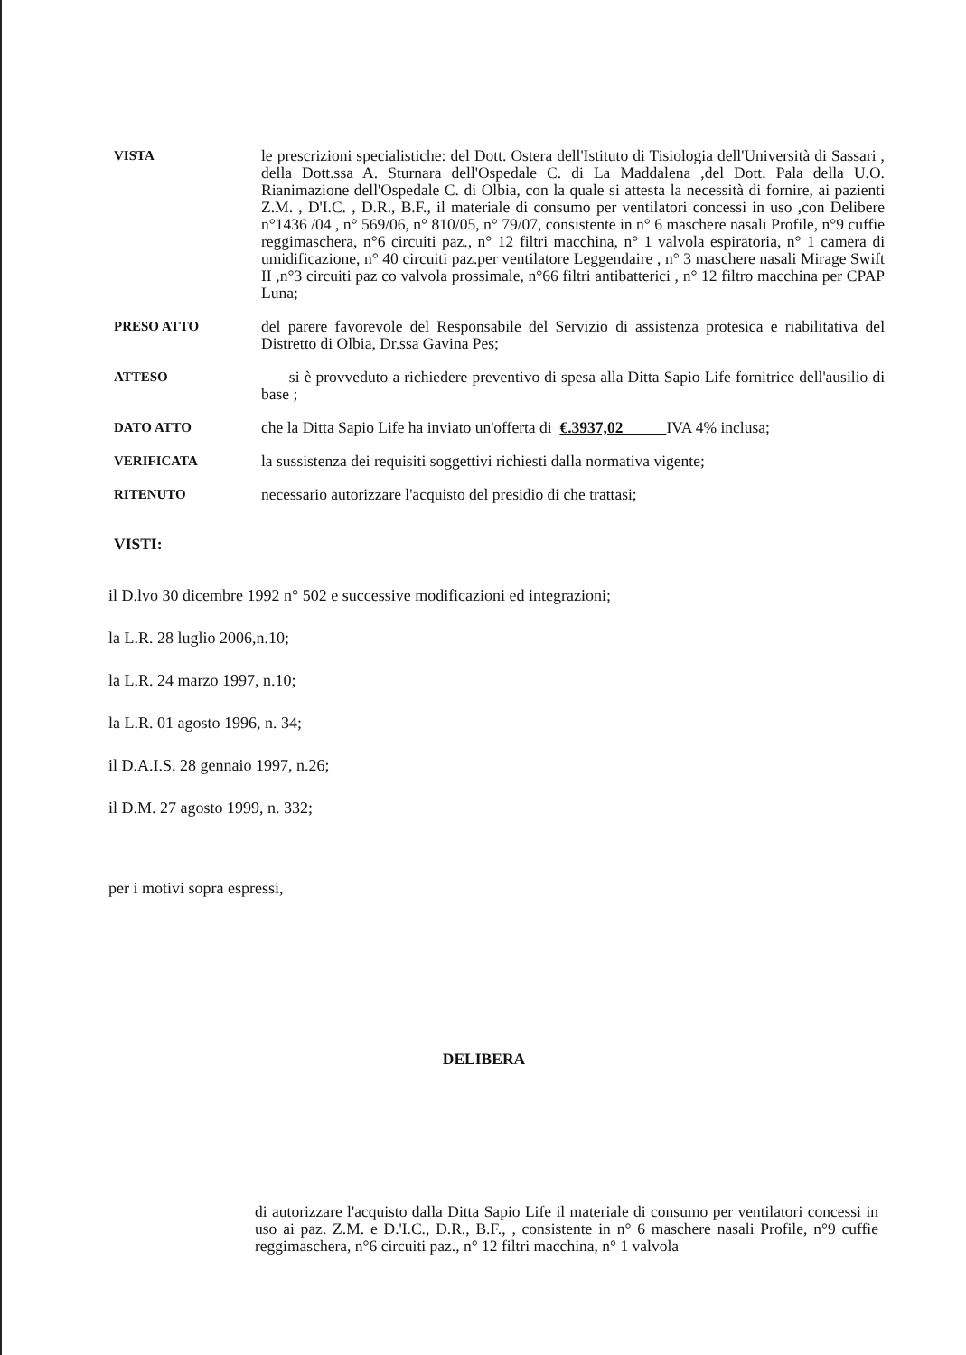VISTA
le prescrizioni specialistiche: del Dott. Ostera dell'Istituto di Tisiologia dell'Università di Sassari , della Dott.ssa A. Sturnara dell'Ospedale C. di La Maddalena ,del Dott. Pala della U.O. Rianimazione dell'Ospedale C. di Olbia, con la quale si attesta la necessità di fornire, ai pazienti Z.M. , D'I.C. , D.R., B.F., il materiale di consumo per ventilatori concessi in uso ,con Delibere n°1436 /04 , n° 569/06, n° 810/05, n° 79/07, consistente in n° 6 maschere nasali Profile, n°9 cuffie reggimaschera, n°6 circuiti paz., n° 12 filtri macchina, n° 1 valvola espiratoria, n° 1 camera di umidificazione, n° 40 circuiti paz.per ventilatore Leggendaire , n° 3 maschere nasali Mirage Swift II ,n°3 circuiti paz co valvola prossimale, n°66 filtri antibatterici , n° 12 filtro macchina per CPAP Luna;
PRESO ATTO
del parere favorevole del Responsabile del Servizio di assistenza protesica e riabilitativa del Distretto di Olbia, Dr.ssa Gavina Pes;
ATTESO
si è provveduto a richiedere preventivo di spesa alla Ditta Sapio Life fornitrice dell'ausilio di base ;
DATO ATTO
che la Ditta Sapio Life ha inviato un'offerta di €.3937,02 IVA 4% inclusa;
VERIFICATA
la sussistenza dei requisiti soggettivi richiesti dalla normativa vigente;
RITENUTO
necessario autorizzare l'acquisto del presidio di che trattasi;
VISTI:
il D.lvo 30 dicembre 1992 n° 502 e successive modificazioni ed integrazioni;
la L.R. 28 luglio 2006,n.10;
la L.R. 24 marzo 1997, n.10;
la L.R. 01 agosto 1996, n. 34;
il D.A.I.S. 28 gennaio 1997, n.26;
il D.M. 27 agosto 1999, n. 332;
per i motivi sopra espressi,
DELIBERA
di autorizzare l'acquisto dalla Ditta Sapio Life il materiale di consumo per ventilatori concessi in uso ai paz. Z.M. e D.'I.C., D.R., B.F., , consistente in n° 6 maschere nasali Profile, n°9 cuffie reggimaschera, n°6 circuiti paz., n° 12 filtri macchina, n° 1 valvola